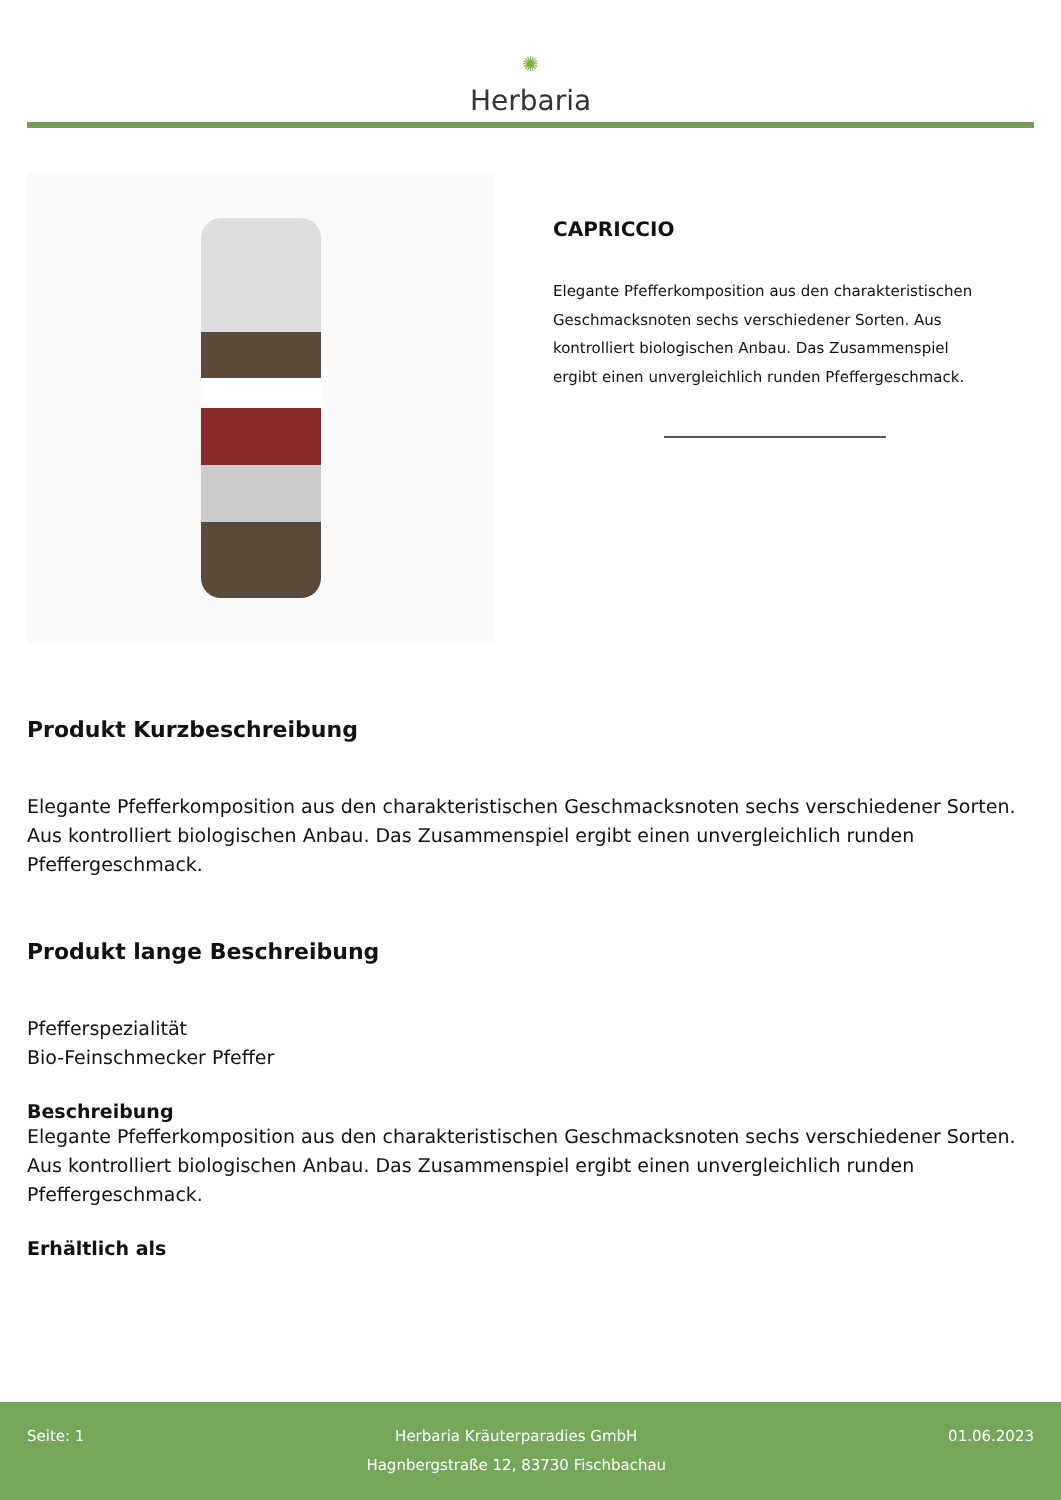✺
Herbaria
CAPRICCIO
Elegante Pfefferkomposition aus den charakteristischen Geschmacksnoten sechs verschiedener Sorten. Aus kontrolliert biologischen Anbau. Das Zusammenspiel ergibt einen unvergleichlich runden Pfeffergeschmack.
Produkt Kurzbeschreibung
Elegante Pfefferkomposition aus den charakteristischen Geschmacksnoten sechs verschiedener Sorten. Aus kontrolliert biologischen Anbau. Das Zusammenspiel ergibt einen unvergleichlich runden Pfeffergeschmack.
Produkt lange Beschreibung
Pfefferspezialität
Bio-Feinschmecker Pfeffer
Beschreibung
Elegante Pfefferkomposition aus den charakteristischen Geschmacksnoten sechs verschiedener Sorten. Aus kontrolliert biologischen Anbau. Das Zusammenspiel ergibt einen unvergleichlich runden Pfeffergeschmack.
Erhältlich als
Seite: 1 Herbaria Kräuterparadies GmbH
Hagnbergstraße 12, 83730 Fischbachau
01.06.2023